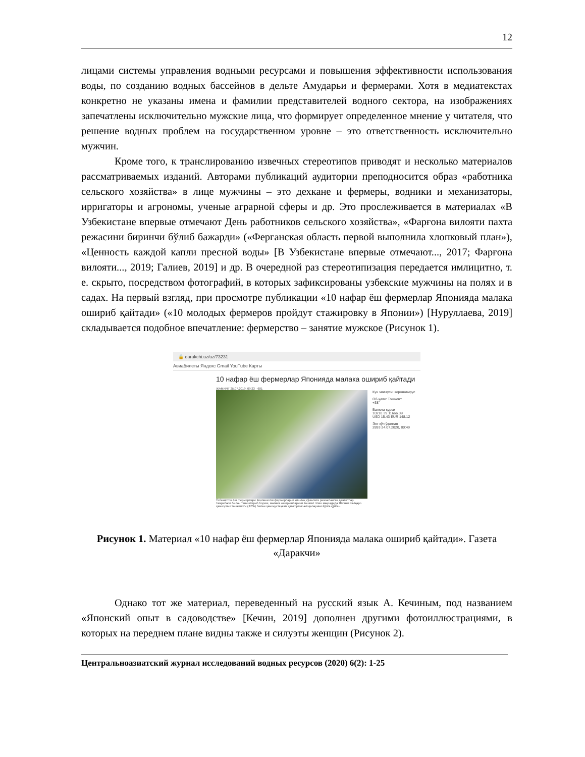12
лицами системы управления водными ресурсами и повышения эффективности использования воды, по созданию водных бассейнов в дельте Амударьи и фермерами. Хотя в медиатекстах конкретно не указаны имена и фамилии представителей водного сектора, на изображениях запечатлены исключительно мужские лица, что формирует определенное мнение у читателя, что решение водных проблем на государственном уровне – это ответственность исключительно мужчин.
Кроме того, к транслированию извечных стереотипов приводят и несколько материалов рассматриваемых изданий. Авторами публикаций аудитории преподносится образ «работника сельского хозяйства» в лице мужчины – это дехкане и фермеры, водники и механизаторы, ирригаторы и агрономы, ученые аграрной сферы и др. Это прослеживается в материалах «В Узбекистане впервые отмечают День работников сельского хозяйства», «Фарғона вилояти пахта режасини биринчи бўлиб бажарди» («Ферганская область первой выполнила хлопковый план»), «Ценность каждой капли пресной воды» [В Узбекистане впервые отмечают..., 2017; Фарғона вилояти..., 2019; Галиев, 2019] и др. В очередной раз стереотипизация передается имлицитно, т. е. скрыто, посредством фотографий, в которых зафиксированы узбекские мужчины на полях и в садах. На первый взгляд, при просмотре публикации «10 нафар ёш фермерлар Японияда малака ошириб қайтади» («10 молодых фермеров пройдут стажировку в Японии») [Нуруллаева, 2019] складывается подобное впечатление: фермерство – занятие мужское (Рисунок 1).
🔒 darakchi.uz/uz/73231
Авиабилеты Яндекс Gmail YouTube Карты
10 нафар ёш фермерлар Японияда малака ошириб қайтади
ЖАМИЯТ 25.07.2019, 09:23 · 601
Кун мавзуси: коронавирус
Об-ҳаво: Тошкент
+38°
Валюта курси
10210.39 11666.39
USD 15.43 EUR 148.12
Энг кўп ўқилган
2893 24.07.2020, 00:49
Ўзбекистон ёш фермерлари Кенгаши ёш фермерларни қишлоқ хўжалиги ривожланган давлатлар тажрибаси билан таништириб бориш, малака оширишларини ташкил этиш мақсадида Япония халқаро ҳамкорлик ташкилоти (JICA) билан ҳам мустаҳкам ҳамкорлик алоқаларини йўлга қўйган.
Рисунок 1. Материал «10 нафар ёш фермерлар Японияда малака ошириб қайтади». Газета «Даракчи»
Однако тот же материал, переведенный на русский язык А. Кечиным, под названием «Японский опыт в садоводстве» [Кечин, 2019] дополнен другими фотоиллюстрациями, в которых на переднем плане видны также и силуэты женщин (Рисунок 2).
Центральноазиатский журнал исследований водных ресурсов (2020) 6(2): 1-25